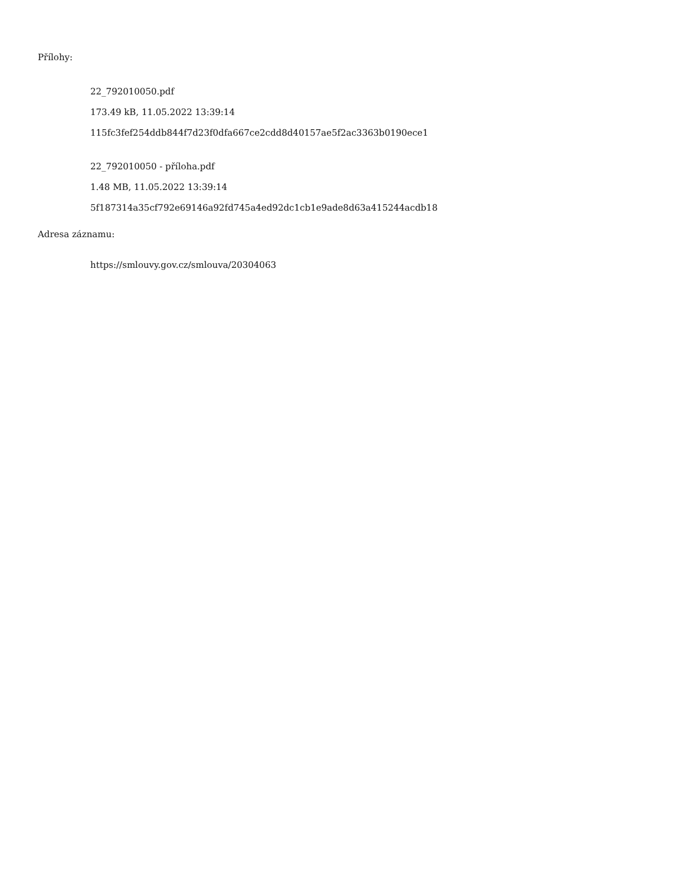Přílohy:
22_792010050.pdf
173.49 kB, 11.05.2022 13:39:14
115fc3fef254ddb844f7d23f0dfa667ce2cdd8d40157ae5f2ac3363b0190ece1
22_792010050 - příloha.pdf
1.48 MB, 11.05.2022 13:39:14
5f187314a35cf792e69146a92fd745a4ed92dc1cb1e9ade8d63a415244acdb18
Adresa záznamu:
https://smlouvy.gov.cz/smlouva/20304063